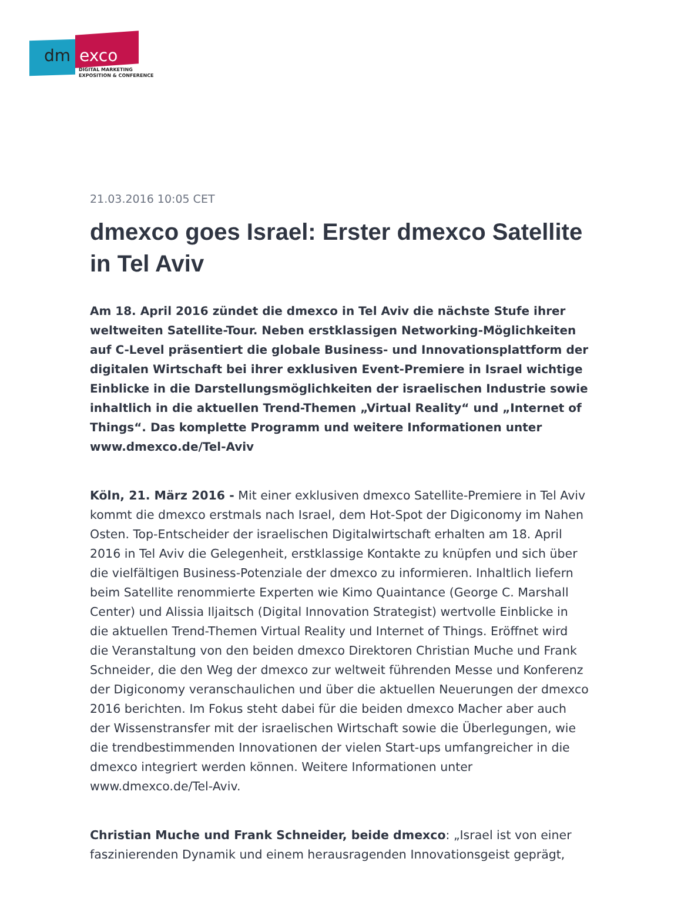dm exco
DIGITAL MARKETING
EXPOSITION & CONFERENCE
21.03.2016 10:05 CET
dmexco goes Israel: Erster dmexco Satellite in Tel Aviv
Am 18. April 2016 zündet die dmexco in Tel Aviv die nächste Stufe ihrer weltweiten Satellite-Tour. Neben erstklassigen Networking-Möglichkeiten auf C-Level präsentiert die globale Business- und Innovationsplattform der digitalen Wirtschaft bei ihrer exklusiven Event-Premiere in Israel wichtige Einblicke in die Darstellungsmöglichkeiten der israelischen Industrie sowie inhaltlich in die aktuellen Trend-Themen „Virtual Reality“ und „Internet of Things“. Das komplette Programm und weitere Informationen unter www.dmexco.de/Tel-Aviv
Köln, 21. März 2016 - Mit einer exklusiven dmexco Satellite-Premiere in Tel Aviv kommt die dmexco erstmals nach Israel, dem Hot-Spot der Digiconomy im Nahen Osten. Top-Entscheider der israelischen Digitalwirtschaft erhalten am 18. April 2016 in Tel Aviv die Gelegenheit, erstklassige Kontakte zu knüpfen und sich über die vielfältigen Business-Potenziale der dmexco zu informieren. Inhaltlich liefern beim Satellite renommierte Experten wie Kimo Quaintance (George C. Marshall Center) und Alissia Iljaitsch (Digital Innovation Strategist) wertvolle Einblicke in die aktuellen Trend-Themen Virtual Reality und Internet of Things. Eröffnet wird die Veranstaltung von den beiden dmexco Direktoren Christian Muche und Frank Schneider, die den Weg der dmexco zur weltweit führenden Messe und Konferenz der Digiconomy veranschaulichen und über die aktuellen Neuerungen der dmexco 2016 berichten. Im Fokus steht dabei für die beiden dmexco Macher aber auch der Wissenstransfer mit der israelischen Wirtschaft sowie die Überlegungen, wie die trendbestimmenden Innovationen der vielen Start-ups umfangreicher in die dmexco integriert werden können. Weitere Informationen unter www.dmexco.de/Tel-Aviv.
Christian Muche und Frank Schneider, beide dmexco: „Israel ist von einer faszinierenden Dynamik und einem herausragenden Innovationsgeist geprägt,